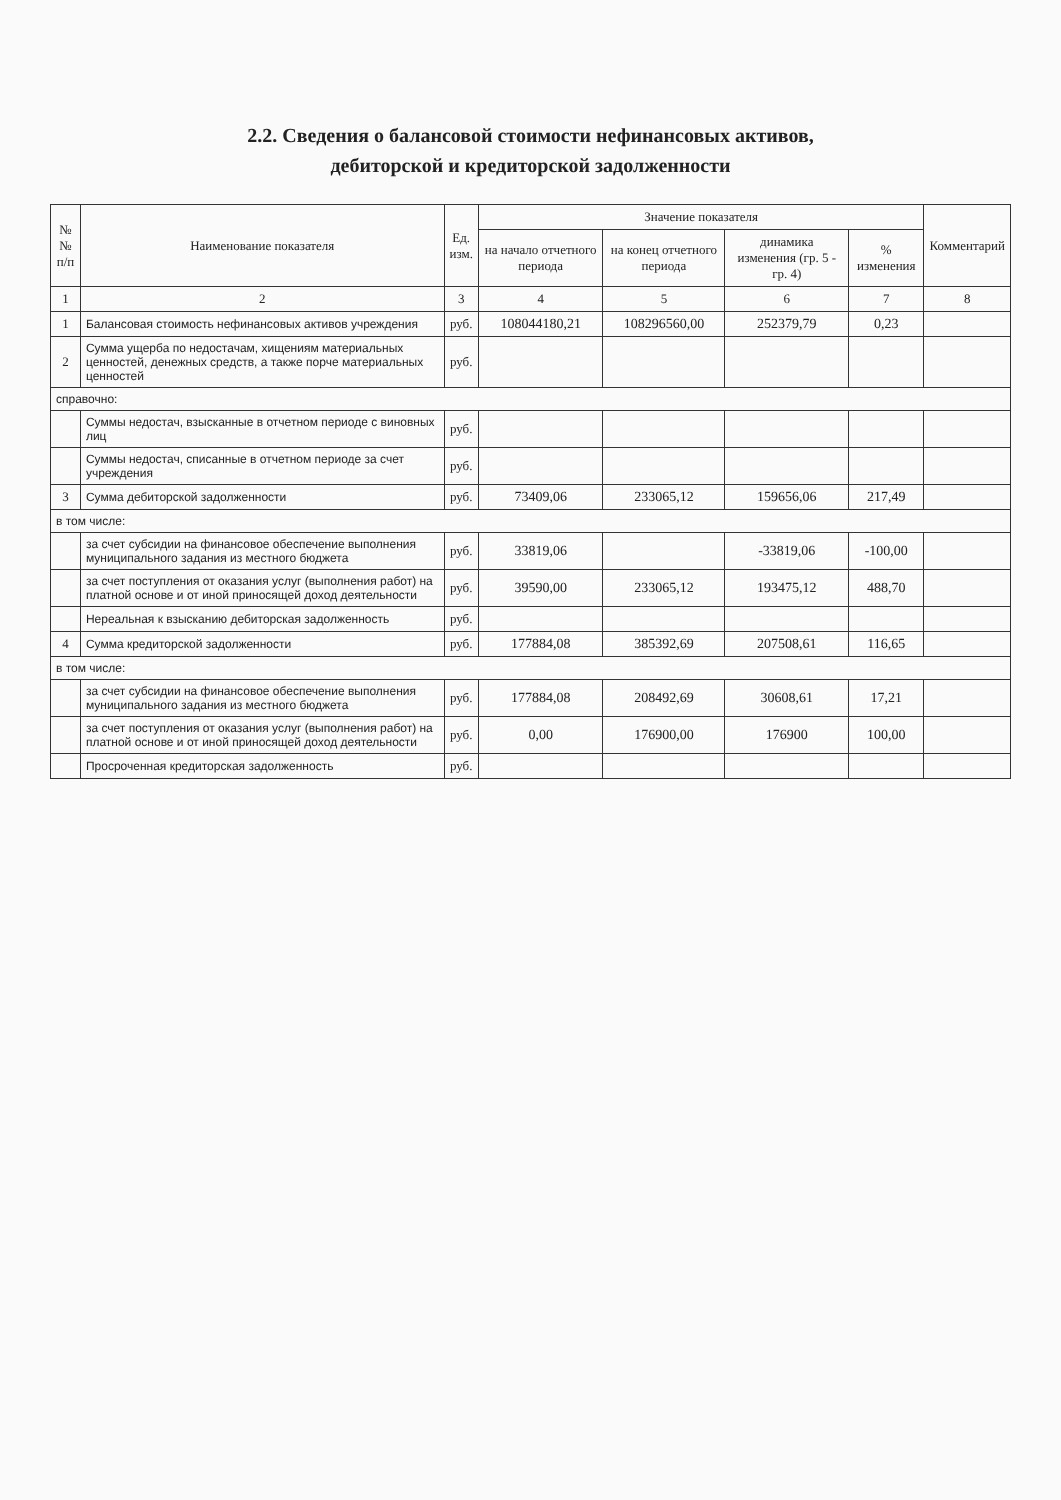2.2. Сведения о балансовой стоимости нефинансовых активов,
дебиторской и кредиторской задолженности
| № № п/п | Наименование показателя | Ед. изм. | Значение показателя | | | | Комментарий |
| --- | --- | --- | --- | --- | --- | --- | --- |
| | | | на начало отчетного периода | на конец отчетного периода | динамика изменения (гр. 5 - гр. 4) | % изменения | |
| 1 | 2 | 3 | 4 | 5 | 6 | 7 | 8 |
| 1 | Балансовая стоимость нефинансовых активов учреждения | руб. | 108044180,21 | 108296560,00 | 252379,79 | 0,23 | |
| 2 | Сумма ущерба по недостачам, хищениям материальных ценностей, денежных средств, а также порче материальных ценностей | руб. | | | | | |
| справочно: | | | | | | | |
| | Суммы недостач, взысканные в отчетном периоде с виновных лиц | руб. | | | | | |
| | Суммы недостач, списанные в отчетном периоде за счет учреждения | руб. | | | | | |
| 3 | Сумма дебиторской задолженности | руб. | 73409,06 | 233065,12 | 159656,06 | 217,49 | |
| в том числе: | | | | | | | |
| | за счет субсидии на финансовое обеспечение выполнения муниципального задания из местного бюджета | руб. | 33819,06 | | -33819,06 | -100,00 | |
| | за счет поступления от оказания услуг (выполнения работ) на платной основе и от иной приносящей доход деятельности | руб. | 39590,00 | 233065,12 | 193475,12 | 488,70 | |
| | Нереальная к взысканию дебиторская задолженность | руб. | | | | | |
| 4 | Сумма кредиторской задолженности | руб. | 177884,08 | 385392,69 | 207508,61 | 116,65 | |
| в том числе: | | | | | | | |
| | за счет субсидии на финансовое обеспечение выполнения муниципального задания из местного бюджета | руб. | 177884,08 | 208492,69 | 30608,61 | 17,21 | |
| | за счет поступления от оказания услуг (выполнения работ) на платной основе и от иной приносящей доход деятельности | руб. | 0,00 | 176900,00 | 176900 | 100,00 | |
| | Просроченная кредиторская задолженность | руб. | | | | | |